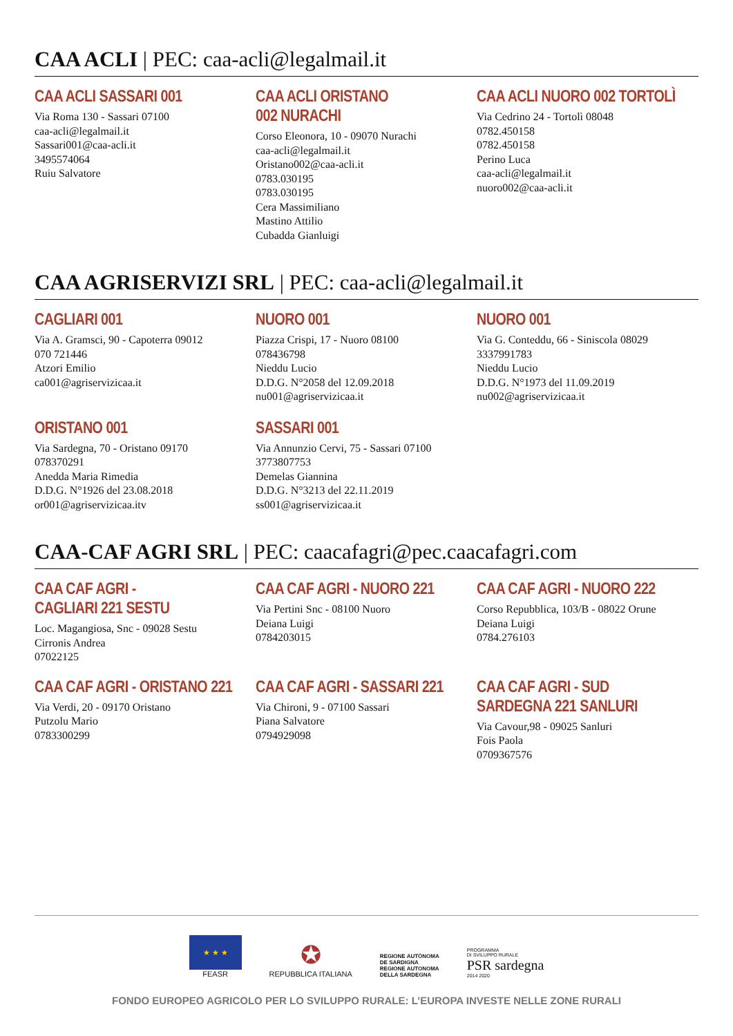CAA ACLI | PEC: caa-acli@legalmail.it
CAA ACLI SASSARI 001
Via Roma 130 - Sassari 07100
caa-acli@legalmail.it
Sassari001@caa-acli.it
3495574064
Ruiu Salvatore
CAA ACLI ORISTANO
002 NURACHI
Corso Eleonora, 10 - 09070 Nurachi
caa-acli@legalmail.it
Oristano002@caa-acli.it
0783.030195
0783.030195
Cera Massimiliano
Mastino Attilio
Cubadda Gianluigi
CAA ACLI NUORO 002 TORTOLÌ
Via Cedrino 24 - Tortolì 08048
0782.450158
0782.450158
Perino Luca
caa-acli@legalmail.it
nuoro002@caa-acli.it
CAA AGRISERVIZI SRL | PEC: caa-acli@legalmail.it
CAGLIARI 001
Via A. Gramsci, 90 - Capoterra 09012
070 721446
Atzori Emilio
ca001@agriservizicaa.it
NUORO 001
Piazza Crispi, 17 - Nuoro 08100
078436798
Nieddu Lucio
D.D.G. N°2058 del 12.09.2018
nu001@agriservizicaa.it
NUORO 001
Via G. Conteddu, 66 - Siniscola 08029
3337991783
Nieddu Lucio
D.D.G. N°1973 del 11.09.2019
nu002@agriservizicaa.it
ORISTANO 001
Via Sardegna, 70 - Oristano 09170
078370291
Anedda Maria Rimedia
D.D.G. N°1926 del 23.08.2018
or001@agriservizicaa.itv
SASSARI 001
Via Annunzio Cervi, 75 - Sassari 07100
3773807753
Demelas Giannina
D.D.G. N°3213 del 22.11.2019
ss001@agriservizicaa.it
CAA-CAF AGRI SRL | PEC: caacafagri@pec.caacafagri.com
CAA CAF AGRI -
CAGLIARI 221 SESTU
Loc. Magangiosa, Snc - 09028 Sestu
Cirronis Andrea
07022125
CAA CAF AGRI - NUORO 221
Via Pertini Snc - 08100 Nuoro
Deiana Luigi
0784203015
CAA CAF AGRI - NUORO 222
Corso Repubblica, 103/B - 08022 Orune
Deiana Luigi
0784.276103
CAA CAF AGRI - ORISTANO 221
Via Verdi, 20 - 09170 Oristano
Putzolu Mario
0783300299
CAA CAF AGRI - SASSARI 221
Via Chironi, 9 - 07100 Sassari
Piana Salvatore
0794929098
CAA CAF AGRI - SUD
SARDEGNA 221 SANLURI
Via Cavour,98 - 09025 Sanluri
Fois Paola
0709367576
★ ★ ★
FEASR
✪
REPUBBLICA ITALIANA
REGIONE AUTÒNOMA
DE SARDIGNA
REGIONE AUTONOMA
DELLA SARDEGNA
PROGRAMMA
DI SVILUPPO RURALE
PSR sardegna
2014 2020
FONDO EUROPEO AGRICOLO PER LO SVILUPPO RURALE: L’EUROPA INVESTE NELLE ZONE RURALI